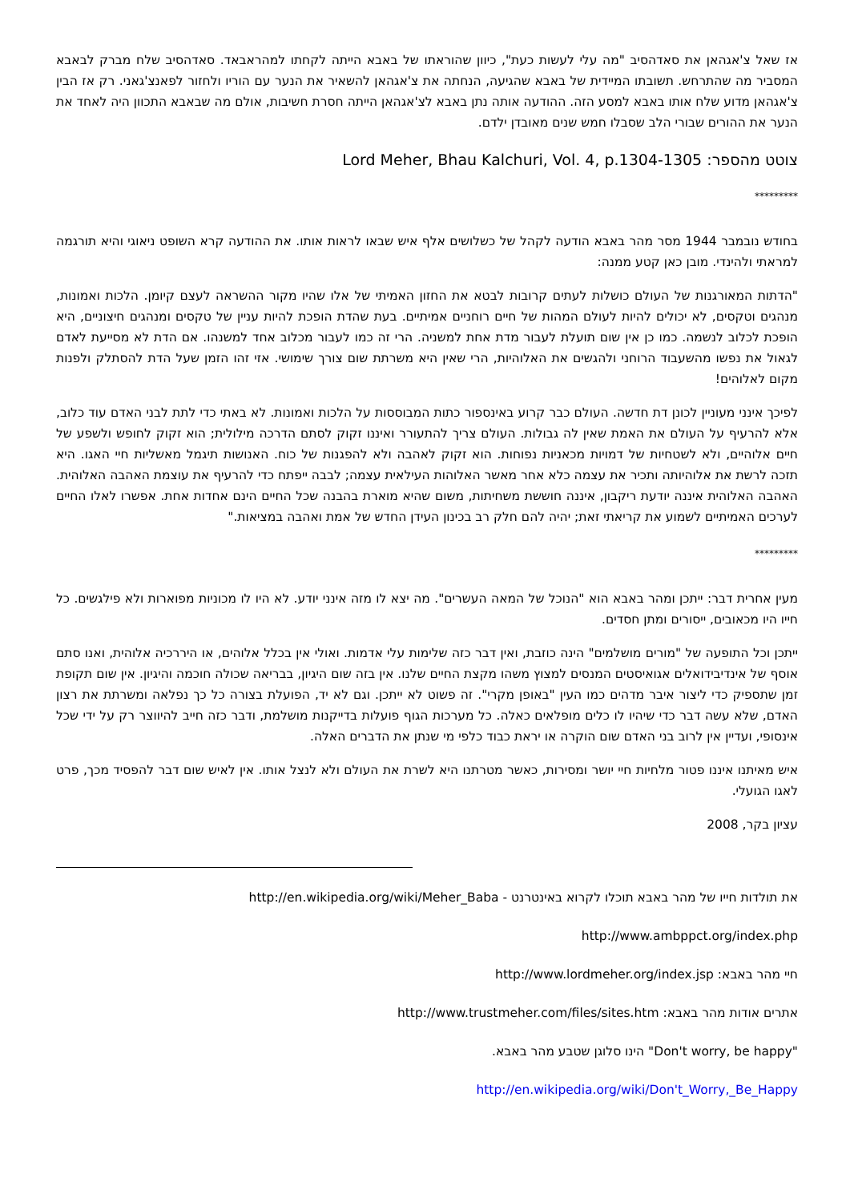אז שאל צ'אגהאן את סאדהסיב "מה עלי לעשות כעת", כיוון שהוראתו של באבא הייתה לקחתו למהראבאד. סאדהסיב שלח מברק לבאבא המסביר מה שהתרחש. תשובתו המיידית של באבא שהגיעה, הנחתה את צ'אגהאן להשאיר את הנער עם הוריו ולחזור לפאנצ'גאני. רק אז הבין צ'אגהאן מדוע שלח אותו באבא למסע הזה. ההודעה אותה נתן באבא לצ'אגהאן הייתה חסרת חשיבות, אולם מה שבאבא התכוון היה לאחד את הנער את ההורים שבורי הלב שסבלו חמש שנים מאובדן ילדם.
צוטט מהספר: Lord Meher, Bhau Kalchuri, Vol. 4, p.1304-1305
*********
בחודש נובמבר 1944 מסר מהר באבא הודעה לקהל של כשלושים אלף איש שבאו לראות אותו. את ההודעה קרא השופט ניאוגי והיא תורגמה למראתי ולהינדי. מובן כאן קטע ממנה:
"הדתות המאורגנות של העולם כושלות לעתים קרובות לבטא את החזון האמיתי של אלו שהיו מקור ההשראה לעצם קיומן. הלכות ואמונות, מנהגים וטקסים, לא יכולים להיות לעולם המהות של חיים רוחניים אמיתיים. בעת שהדת הופכת להיות עניין של טקסים ומנהגים חיצוניים, היא הופכת לכלוב לנשמה. כמו כן אין שום תועלת לעבור מדת אחת למשניה. הרי זה כמו לעבור מכלוב אחד למשנהו. אם הדת לא מסייעת לאדם לגאול את נפשו מהשעבוד הרוחני ולהגשים את האלוהיות, הרי שאין היא משרתת שום צורך שימושי. אזי זהו הזמן שעל הדת להסתלק ולפנות מקום לאלוהים!
לפיכך אינני מעוניין לכונן דת חדשה. העולם כבר קרוע באינספור כתות המבוססות על הלכות ואמונות. לא באתי כדי לתת לבני האדם עוד כלוב, אלא להרעיף על העולם את האמת שאין לה גבולות. העולם צריך להתעורר ואיננו זקוק לסתם הדרכה מילולית; הוא זקוק לחופש ולשפע של חיים אלוהיים, ולא לשטחיות של דמויות מכאניות נפוחות. הוא זקוק לאהבה ולא להפגנות של כוח. האנושות תיגמל מאשליות חיי האגו. היא תזכה לרשת את אלוהיותה ותכיר את עצמה כלא אחר מאשר האלוהות העילאית עצמה; לבבה ייפתח כדי להרעיף את עוצמת האהבה האלוהית. האהבה האלוהית איננה יודעת ריקבון, איננה חוששת משחיתות, משום שהיא מוארת בהבנה שכל החיים הינם אחדות אחת. אפשרו לאלו החיים לערכים האמיתיים לשמוע את קריאתי זאת; יהיה להם חלק רב בכינון העידן החדש של אמת ואהבה במציאות."
*********
מעין אחרית דבר: ייתכן ומהר באבא הוא "הנוכל של המאה העשרים". מה יצא לו מזה אינני יודע. לא היו לו מכוניות מפוארות ולא פילגשים. כל חייו היו מכאובים, ייסורים ומתן חסדים.
ייתכן וכל התופעה של "מורים מושלמים" הינה כוזבת, ואין דבר כזה שלימות עלי אדמות. ואולי אין בכלל אלוהים, או היררכיה אלוהית, ואנו סתם אוסף של אינדיבידואלים אגואיסטים המנסים למצוץ משהו מקצת החיים שלנו. אין בזה שום היגיון, בבריאה שכולה חוכמה והיגיון. אין שום תקופת זמן שתספיק כדי ליצור איבר מדהים כמו העין "באופן מקרי". זה פשוט לא ייתכן. וגם לא יד, הפועלת בצורה כל כך נפלאה ומשרתת את רצון האדם, שלא עשה דבר כדי שיהיו לו כלים מופלאים כאלה. כל מערכות הגוף פועלות בדייקנות מושלמת, ודבר כזה חייב להיווצר רק על ידי שכל אינסופי, ועדיין אין לרוב בני האדם שום הוקרה או יראת כבוד כלפי מי שנתן את הדברים האלה.
איש מאיתנו איננו פטור מלחיות חיי יושר ומסירות, כאשר מטרתנו היא לשרת את העולם ולא לנצל אותו. אין לאיש שום דבר להפסיד מכך, פרט לאגו הגועלי.
עציון בקר, 2008
את תולדות חייו של מהר באבא תוכלו לקרוא באינטרנט - http://en.wikipedia.org/wiki/Meher_Baba
http://www.ambppct.org/index.php
חיי מהר באבא: http://www.lordmeher.org/index.jsp
אתרים אודות מהר באבא: http://www.trustmeher.com/files/sites.htm
"Don't worry, be happy" הינו סלוגן שטבע מהר באבא.
http://en.wikipedia.org/wiki/Don't_Worry,_Be_Happy